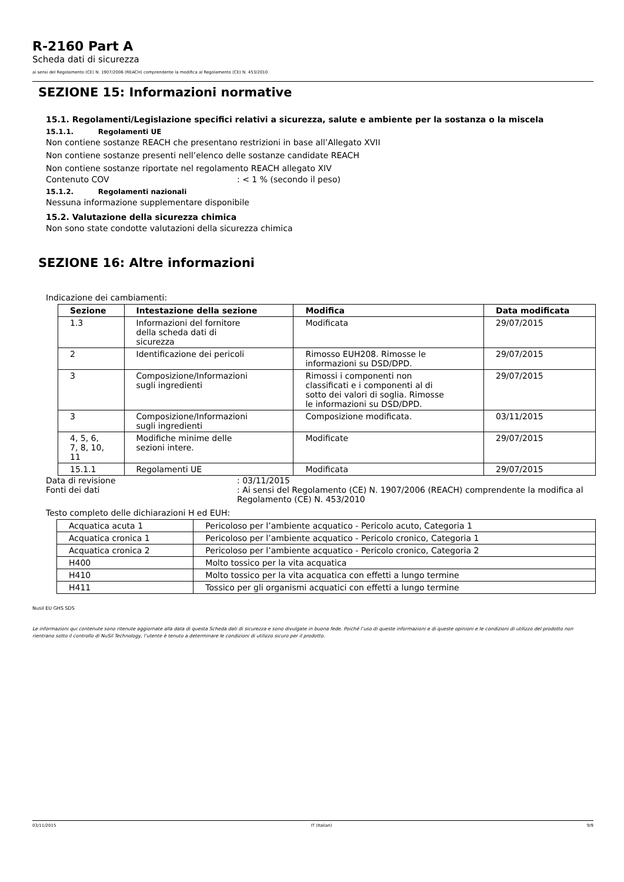R-2160 Part A
Scheda dati di sicurezza
ai sensi del Regolamento (CE) N. 1907/2006 (REACH) comprendente la modifica al Regolamento (CE) N. 453/2010
SEZIONE 15: Informazioni normative
15.1. Regolamenti/Legislazione specifici relativi a sicurezza, salute e ambiente per la sostanza o la miscela
15.1.1. Regolamenti UE
Non contiene sostanze REACH che presentano restrizioni in base all’Allegato XVII
Non contiene sostanze presenti nell’elenco delle sostanze candidate REACH
Non contiene sostanze riportate nel regolamento REACH allegato XIV
Contenuto COV: < 1 % (secondo il peso)
15.1.2. Regolamenti nazionali
Nessuna informazione supplementare disponibile
15.2. Valutazione della sicurezza chimica
Non sono state condotte valutazioni della sicurezza chimica
SEZIONE 16: Altre informazioni
Indicazione dei cambiamenti:
| Sezione | Intestazione della sezione | Modifica | Data modificata |
| --- | --- | --- | --- |
| 1.3 | Informazioni del fornitore della scheda dati di sicurezza | Modificata | 29/07/2015 |
| 2 | Identificazione dei pericoli | Rimosso EUH208. Rimosse le informazioni su DSD/DPD. | 29/07/2015 |
| 3 | Composizione/Informazioni sugli ingredienti | Rimossi i componenti non classificati e i componenti al di sotto dei valori di soglia. Rimosse le informazioni su DSD/DPD. | 29/07/2015 |
| 3 | Composizione/Informazioni sugli ingredienti | Composizione modificata. | 03/11/2015 |
| 4, 5, 6, 7, 8, 10, 11 | Modifiche minime delle sezioni intere. | Modificate | 29/07/2015 |
| 15.1.1 | Regolamenti UE | Modificata | 29/07/2015 |
Data di revisione: 03/11/2015
Fonti dei dati: Ai sensi del Regolamento (CE) N. 1907/2006 (REACH) comprendente la modifica al Regolamento (CE) N. 453/2010
Testo completo delle dichiarazioni H ed EUH:
| Acquatica acuta 1 | Pericoloso per l’ambiente acquatico - Pericolo acuto, Categoria 1 |
| Acquatica cronica 1 | Pericoloso per l’ambiente acquatico - Pericolo cronico, Categoria 1 |
| Acquatica cronica 2 | Pericoloso per l’ambiente acquatico - Pericolo cronico, Categoria 2 |
| H400 | Molto tossico per la vita acquatica |
| H410 | Molto tossico per la vita acquatica con effetti a lungo termine |
| H411 | Tossico per gli organismi acquatici con effetti a lungo termine |
Nusil EU GHS SDS
Le informazioni qui contenute sono ritenute aggiornate alla data di questa Scheda dati di sicurezza e sono divulgate in buona fede. Poiché l’uso di queste informazioni e di queste opinioni e le condizioni di utilizzo del prodotto non rientrano sotto il controllo di NuSil Technology, l’utente è tenuto a determinare le condizioni di utilizzo sicuro per il prodotto.
03/11/2015 IT (Italian) 9/9